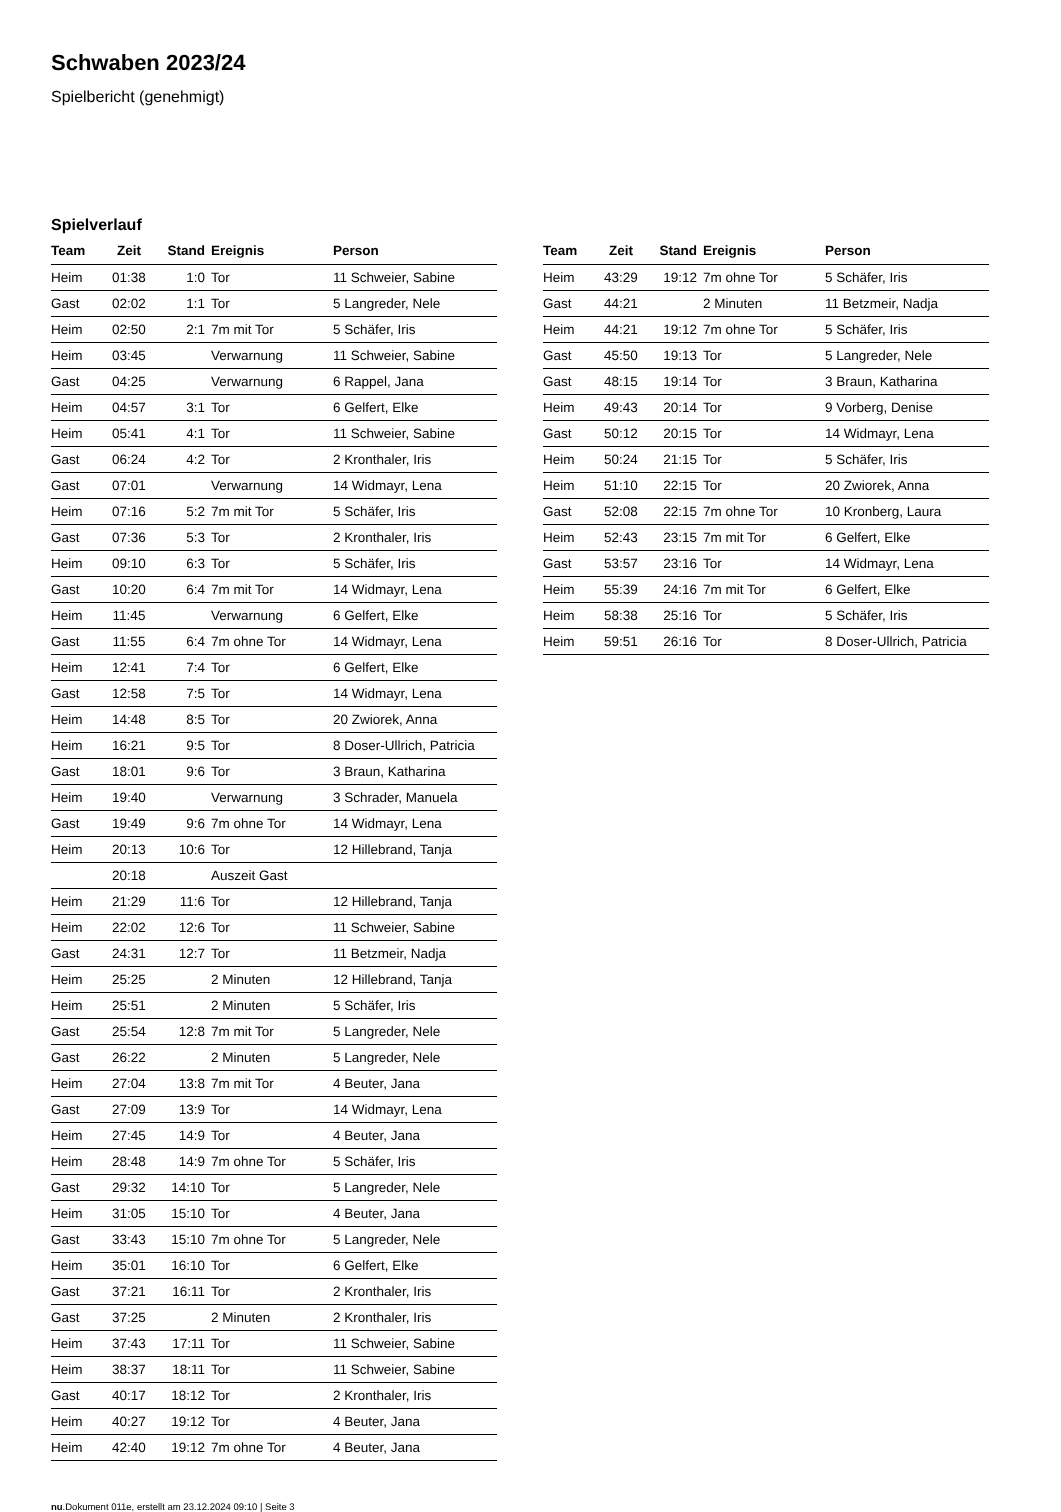Schwaben 2023/24
Spielbericht (genehmigt)
Spielverlauf
| Team | Zeit | Stand | Ereignis | Person |
| --- | --- | --- | --- | --- |
| Heim | 01:38 | 1:0 | Tor | 11 Schweier, Sabine |
| Gast | 02:02 | 1:1 | Tor | 5 Langreder, Nele |
| Heim | 02:50 | 2:1 | 7m mit Tor | 5 Schäfer, Iris |
| Heim | 03:45 | | Verwarnung | 11 Schweier, Sabine |
| Gast | 04:25 | | Verwarnung | 6 Rappel, Jana |
| Heim | 04:57 | 3:1 | Tor | 6 Gelfert, Elke |
| Heim | 05:41 | 4:1 | Tor | 11 Schweier, Sabine |
| Gast | 06:24 | 4:2 | Tor | 2 Kronthaler, Iris |
| Gast | 07:01 | | Verwarnung | 14 Widmayr, Lena |
| Heim | 07:16 | 5:2 | 7m mit Tor | 5 Schäfer, Iris |
| Gast | 07:36 | 5:3 | Tor | 2 Kronthaler, Iris |
| Heim | 09:10 | 6:3 | Tor | 5 Schäfer, Iris |
| Gast | 10:20 | 6:4 | 7m mit Tor | 14 Widmayr, Lena |
| Heim | 11:45 | | Verwarnung | 6 Gelfert, Elke |
| Gast | 11:55 | 6:4 | 7m ohne Tor | 14 Widmayr, Lena |
| Heim | 12:41 | 7:4 | Tor | 6 Gelfert, Elke |
| Gast | 12:58 | 7:5 | Tor | 14 Widmayr, Lena |
| Heim | 14:48 | 8:5 | Tor | 20 Zwiorek, Anna |
| Heim | 16:21 | 9:5 | Tor | 8 Doser-Ullrich, Patricia |
| Gast | 18:01 | 9:6 | Tor | 3 Braun, Katharina |
| Heim | 19:40 | | Verwarnung | 3 Schrader, Manuela |
| Gast | 19:49 | 9:6 | 7m ohne Tor | 14 Widmayr, Lena |
| Heim | 20:13 | 10:6 | Tor | 12 Hillebrand, Tanja |
| | 20:18 | | Auszeit Gast | |
| Heim | 21:29 | 11:6 | Tor | 12 Hillebrand, Tanja |
| Heim | 22:02 | 12:6 | Tor | 11 Schweier, Sabine |
| Gast | 24:31 | 12:7 | Tor | 11 Betzmeir, Nadja |
| Heim | 25:25 | | 2 Minuten | 12 Hillebrand, Tanja |
| Heim | 25:51 | | 2 Minuten | 5 Schäfer, Iris |
| Gast | 25:54 | 12:8 | 7m mit Tor | 5 Langreder, Nele |
| Gast | 26:22 | | 2 Minuten | 5 Langreder, Nele |
| Heim | 27:04 | 13:8 | 7m mit Tor | 4 Beuter, Jana |
| Gast | 27:09 | 13:9 | Tor | 14 Widmayr, Lena |
| Heim | 27:45 | 14:9 | Tor | 4 Beuter, Jana |
| Heim | 28:48 | 14:9 | 7m ohne Tor | 5 Schäfer, Iris |
| Gast | 29:32 | 14:10 | Tor | 5 Langreder, Nele |
| Heim | 31:05 | 15:10 | Tor | 4 Beuter, Jana |
| Gast | 33:43 | 15:10 | 7m ohne Tor | 5 Langreder, Nele |
| Heim | 35:01 | 16:10 | Tor | 6 Gelfert, Elke |
| Gast | 37:21 | 16:11 | Tor | 2 Kronthaler, Iris |
| Gast | 37:25 | | 2 Minuten | 2 Kronthaler, Iris |
| Heim | 37:43 | 17:11 | Tor | 11 Schweier, Sabine |
| Heim | 38:37 | 18:11 | Tor | 11 Schweier, Sabine |
| Gast | 40:17 | 18:12 | Tor | 2 Kronthaler, Iris |
| Heim | 40:27 | 19:12 | Tor | 4 Beuter, Jana |
| Heim | 42:40 | 19:12 | 7m ohne Tor | 4 Beuter, Jana |
| Team | Zeit | Stand | Ereignis | Person |
| --- | --- | --- | --- | --- |
| Heim | 43:29 | 19:12 | 7m ohne Tor | 5 Schäfer, Iris |
| Gast | 44:21 | | 2 Minuten | 11 Betzmeir, Nadja |
| Heim | 44:21 | 19:12 | 7m ohne Tor | 5 Schäfer, Iris |
| Gast | 45:50 | 19:13 | Tor | 5 Langreder, Nele |
| Gast | 48:15 | 19:14 | Tor | 3 Braun, Katharina |
| Heim | 49:43 | 20:14 | Tor | 9 Vorberg, Denise |
| Gast | 50:12 | 20:15 | Tor | 14 Widmayr, Lena |
| Heim | 50:24 | 21:15 | Tor | 5 Schäfer, Iris |
| Heim | 51:10 | 22:15 | Tor | 20 Zwiorek, Anna |
| Gast | 52:08 | 22:15 | 7m ohne Tor | 10 Kronberg, Laura |
| Heim | 52:43 | 23:15 | 7m mit Tor | 6 Gelfert, Elke |
| Gast | 53:57 | 23:16 | Tor | 14 Widmayr, Lena |
| Heim | 55:39 | 24:16 | 7m mit Tor | 6 Gelfert, Elke |
| Heim | 58:38 | 25:16 | Tor | 5 Schäfer, Iris |
| Heim | 59:51 | 26:16 | Tor | 8 Doser-Ullrich, Patricia |
nu.Dokument 011e, erstellt am 23.12.2024 09:10 | Seite 3